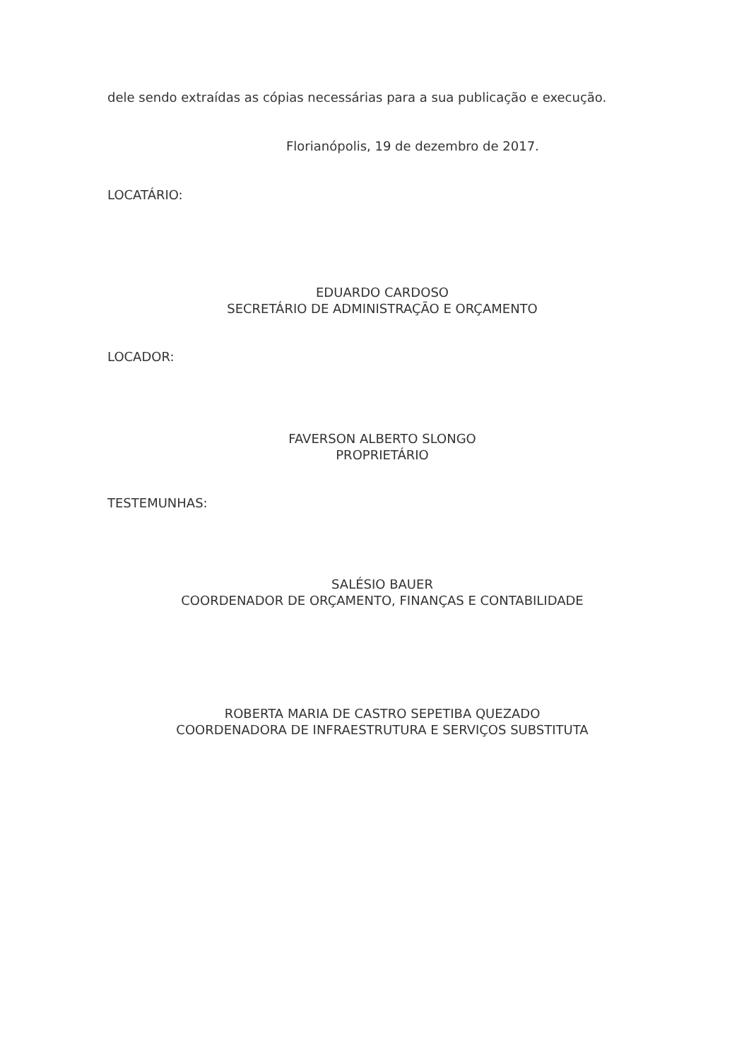dele sendo extraídas as cópias necessárias para a sua publicação e execução.
Florianópolis, 19 de dezembro de 2017.
LOCATÁRIO:
EDUARDO CARDOSO
SECRETÁRIO DE ADMINISTRAÇÃO E ORÇAMENTO
LOCADOR:
FAVERSON ALBERTO SLONGO
PROPRIETÁRIO
TESTEMUNHAS:
SALÉSIO BAUER
COORDENADOR DE ORÇAMENTO, FINANÇAS E CONTABILIDADE
ROBERTA MARIA DE CASTRO SEPETIBA QUEZADO
COORDENADORA DE INFRAESTRUTURA E SERVIÇOS SUBSTITUTA